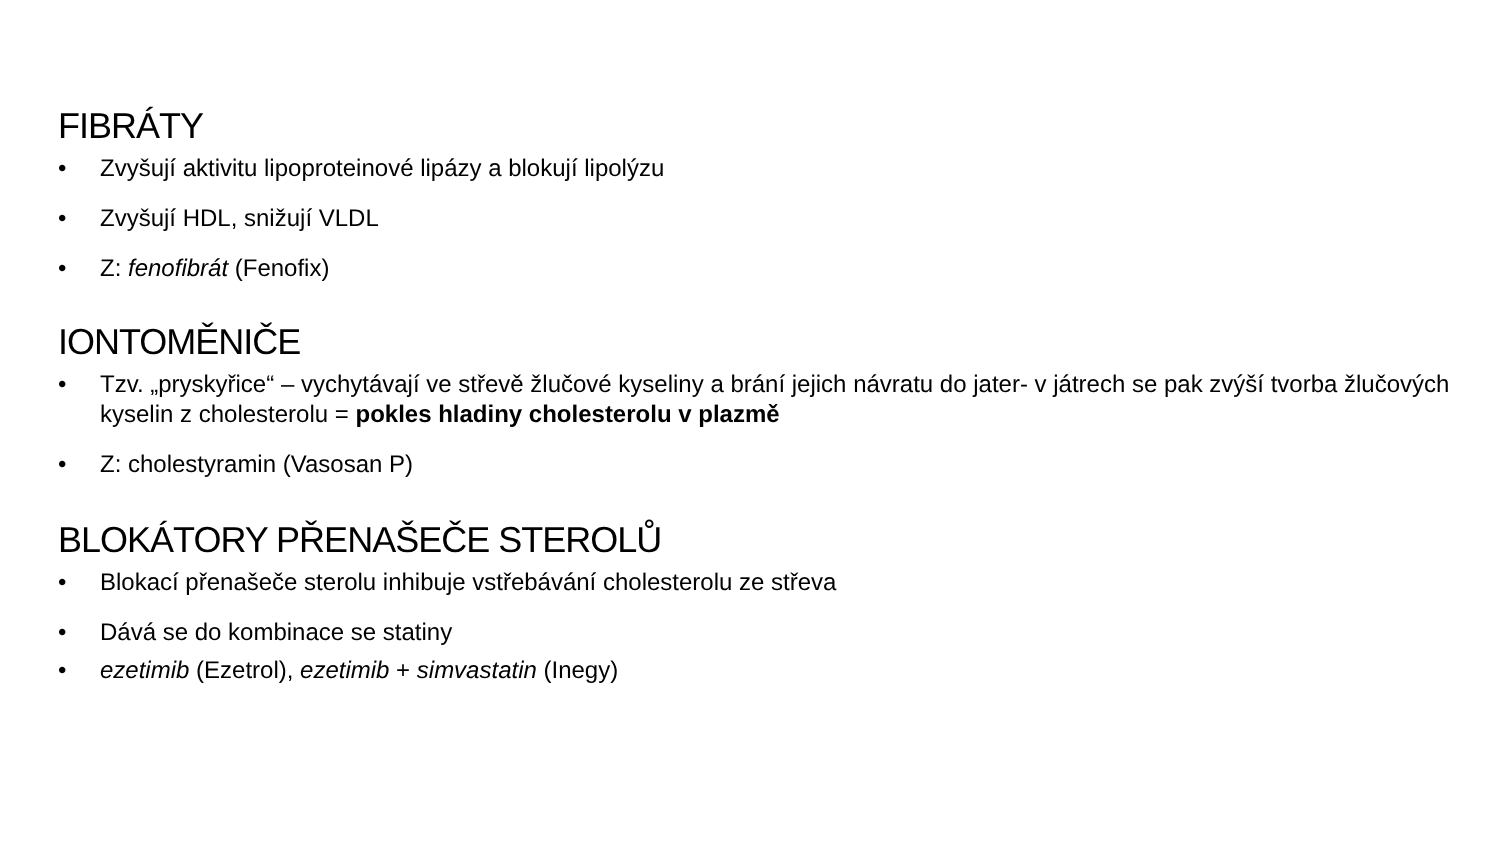FIBRÁTY
• Zvyšují aktivitu lipoproteinové lipázy a blokují lipolýzu
• Zvyšují HDL, snižují VLDL
• Z: fenofibrát (Fenofix)
IONTOMĚNIČE
• Tzv. „pryskyřice“ – vychytávají ve střevě žlučové kyseliny a brání jejich návratu do jater- v játrech se pak zvýší tvorba žlučových kyselin z cholesterolu = pokles hladiny cholesterolu v plazmě
• Z: cholestyramin (Vasosan P)
BLOKÁTORY PŘENAŠEČE STEROLŮ
• Blokací přenašeče sterolu inhibuje vstřebávání cholesterolu ze střeva
• Dává se do kombinace se statiny
• ezetimib (Ezetrol), ezetimib + simvastatin (Inegy)